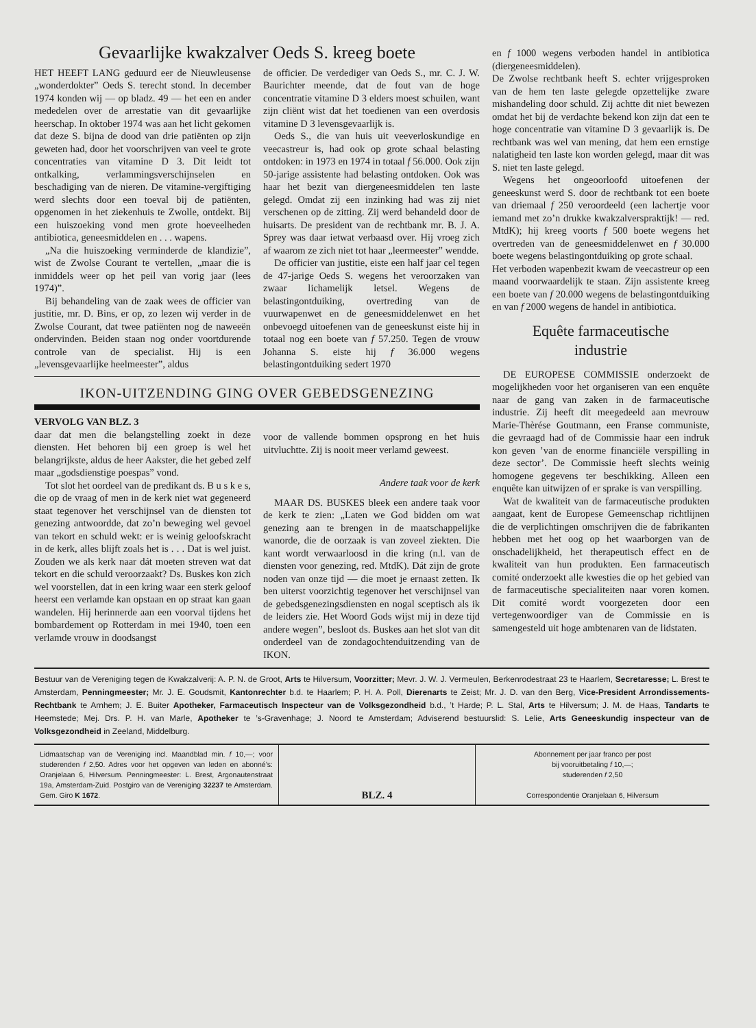Gevaarlijke kwakzalver Oeds S. kreeg boete
HET HEEFT LANG geduurd eer de Nieuwleusense „wonderdokter” Oeds S. terecht stond. In december 1974 konden wij — op bladz. 49 — het een en ander mededelen over de arrestatie van dit gevaarlijke heerschap. In oktober 1974 was aan het licht gekomen dat deze S. bijna de dood van drie patiënten op zijn geweten had, door het voorschrijven van veel te grote concentraties van vitamine D 3. Dit leidt tot ontkalking, verlammingsverschijnselen en beschadiging van de nieren. De vitamine-vergiftiging werd slechts door een toeval bij de patiënten, opgenomen in het ziekenhuis te Zwolle, ontdekt. Bij een huiszoeking vond men grote hoeveelheden antibiotica, geneesmiddelen en . . . wapens.
„Na die huiszoeking verminderde de klandizie”, wist de Zwolse Courant te vertellen, „maar die is inmiddels weer op het peil van vorig jaar (lees 1974)”.
Bij behandeling van de zaak wees de officier van justitie, mr. D. Bins, er op, zo lezen wij verder in de Zwolse Courant, dat twee patiënten nog de naweeën ondervinden. Beiden staan nog onder voortdurende controle van de specialist. Hij is een „levensgevaarlijke heelmeester”, aldus
de officier. De verdediger van Oeds S., mr. C. J. W. Baurichter meende, dat de fout van de hoge concentratie vitamine D 3 elders moest schuilen, want zijn cliënt wist dat het toedienen van een overdosis vitamine D 3 levensgevaarlijk is.
Oeds S., die van huis uit veeverloskundige en veecastreur is, had ook op grote schaal belasting ontdoken: in 1973 en 1974 in totaal f 56.000. Ook zijn 50-jarige assistente had belasting ontdoken. Ook was haar het bezit van diergeneesmiddelen ten laste gelegd. Omdat zij een inzinking had was zij niet verschenen op de zitting. Zij werd behandeld door de huisarts. De president van de rechtbank mr. B. J. A. Sprey was daar ietwat verbaasd over. Hij vroeg zich af waarom ze zich niet tot haar „leermeester” wendde.
De officier van justitie, eiste een half jaar cel tegen de 47-jarige Oeds S. wegens het veroorzaken van zwaar lichamelijk letsel. Wegens de belastingontduiking, overtreding van de vuurwapenwet en de geneesmiddelenwet en het onbevoegd uitoefenen van de geneeskunst eiste hij in totaal nog een boete van f 57.250. Tegen de vrouw Johanna S. eiste hij f 36.000 wegens belastingontduiking sedert 1970
IKON-UITZENDING GING OVER GEBEDSGENEZING
VERVOLG VAN BLZ. 3
daar dat men die belangstelling zoekt in deze diensten. Het behoren bij een groep is wel het belangrijkste, aldus de heer Aakster, die het gebed zelf maar „godsdienstige poespas” vond.
Tot slot het oordeel van de predikant ds. B u s k e s, die op de vraag of men in de kerk niet wat gegeneerd staat tegenover het verschijnsel van de diensten tot genezing antwoordde, dat zo’n beweging wel gevoel van tekort en schuld wekt: er is weinig geloofskracht in de kerk, alles blijft zoals het is . . . Dat is wel juist. Zouden we als kerk naar dát moeten streven wat dat tekort en die schuld veroorzaakt? Ds. Buskes kon zich wel voorstellen, dat in een kring waar een sterk geloof heerst een verlamde kan opstaan en op straat kan gaan wandelen. Hij herinnerde aan een voorval tijdens het bombardement op Rotterdam in mei 1940, toen een verlamde vrouw in doodsangst
voor de vallende bommen opsprong en het huis uitvluchtte. Zij is nooit meer verlamd geweest.
Andere taak voor de kerk
MAAR DS. BUSKES bleek een andere taak voor de kerk te zien: „Laten we God bidden om wat genezing aan te brengen in de maatschappelijke wanorde, die de oorzaak is van zoveel ziekten. Die kant wordt verwaarloosd in die kring (n.l. van de diensten voor genezing, red. MtdK). Dát zijn de grote noden van onze tijd — die moet je ernaast zetten. Ik ben uiterst voorzichtig tegenover het verschijnsel van de gebedsgenezingsdiensten en nogal sceptisch als ik de leiders zie. Het Woord Gods wijst mij in deze tijd andere wegen”, besloot ds. Buskes aan het slot van dit onderdeel van de zondagochtenduitzending van de IKON.
en f 1000 wegens verboden handel in antibiotica (diergeneesmiddelen).
De Zwolse rechtbank heeft S. echter vrijgesproken van de hem ten laste gelegde opzettelijke zware mishandeling door schuld. Zij achtte dit niet bewezen omdat het bij de verdachte bekend kon zijn dat een te hoge concentratie van vitamine D 3 gevaarlijk is. De rechtbank was wel van mening, dat hem een ernstige nalatigheid ten laste kon worden gelegd, maar dit was S. niet ten laste gelegd.
Wegens het ongeoorloofd uitoefenen der geneeskunst werd S. door de rechtbank tot een boete van driemaal f 250 veroordeeld (een lachertje voor iemand met zo’n drukke kwakzalverspraktijk! — red. MtdK); hij kreeg voorts f 500 boete wegens het overtreden van de geneesmiddelenwet en f 30.000 boete wegens belastingontduiking op grote schaal.
Het verboden wapenbezit kwam de veecastreur op een maand voorwaardelijk te staan. Zijn assistente kreeg een boete van f 20.000 wegens de belastingontduiking en van f 2000 wegens de handel in antibiotica.
Equête farmaceutische
industrie
DE EUROPESE COMMISSIE onderzoekt de mogelijkheden voor het organiseren van een enquête naar de gang van zaken in de farmaceutische industrie. Zij heeft dit meegedeeld aan mevrouw Marie-Thèrése Goutmann, een Franse communiste, die gevraagd had of de Commissie haar een indruk kon geven ’van de enorme financiële verspilling in deze sector’. De Commissie heeft slechts weinig homogene gegevens ter beschikking. Alleen een enquête kan uitwijzen of er sprake is van verspilling.
Wat de kwaliteit van de farmaceutische produkten aangaat, kent de Europese Gemeenschap richtlijnen die de verplichtingen omschrijven die de fabrikanten hebben met het oog op het waarborgen van de onschadelijkheid, het therapeutisch effect en de kwaliteit van hun produkten. Een farmaceutisch comité onderzoekt alle kwesties die op het gebied van de farmaceutische specialiteiten naar voren komen. Dit comité wordt voorgezeten door een vertegenwoordiger van de Commissie en is samengesteld uit hoge ambtenaren van de lidstaten.
Bestuur van de Vereniging tegen de Kwakzalverij: A. P. N. de Groot, Arts te Hilversum, Voorzitter; Mevr. J. W. J. Vermeulen, Berkenrodestraat 23 te Haarlem, Secretaresse; L. Brest te Amsterdam, Penningmeester; Mr. J. E. Goudsmit, Kantonrechter b.d. te Haarlem; P. H. A. Poll, Dierenarts te Zeist; Mr. J. D. van den Berg, Vice-President Arrondissements-Rechtbank te Arnhem; J. E. Buiter Apotheker, Farmaceutisch Inspecteur van de Volksgezondheid b.d., ’t Harde; P. L. Stal, Arts te Hilversum; J. M. de Haas, Tandarts te Heemstede; Mej. Drs. P. H. van Marle, Apotheker te ’s-Gravenhage; J. Noord te Amsterdam; Adviserend bestuurslid: S. Lelie, Arts Geneeskundig inspecteur van de Volksgezondheid in Zeeland, Middelburg.
Lidmaatschap van de Vereniging incl. Maandblad min. f 10,—; voor studerenden f 2,50. Adres voor het opgeven van leden en abonné’s: Oranjelaan 6, Hilversum. Penningmeester: L. Brest, Argonautenstraat 19a, Amsterdam-Zuid. Postgiro van de Vereniging 32237 te Amsterdam. Gem. Giro K 1672.
BLZ. 4
Abonnement per jaar franco per post
bij vooruitbetaling f 10,—;
studerenden f 2,50
Correspondentie Oranjelaan 6, Hilversum